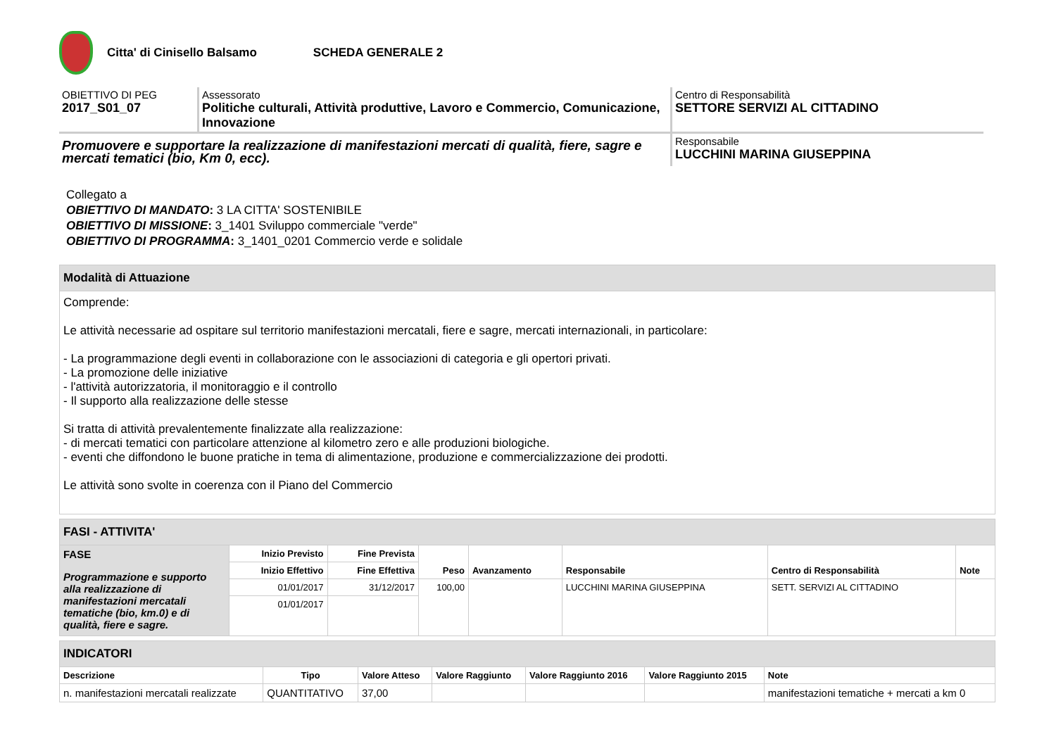Citta' di Cinisello Balsamo SCHEDA GENERALE 2
OBIETTIVO DI PEG
2017_S01_07
Assessorato
Politiche culturali, Attività produttive, Lavoro e Commercio, Comunicazione, Innovazione
Centro di Responsabilità
SETTORE SERVIZI AL CITTADINO
Promuovere e supportare la realizzazione di manifestazioni mercati di qualità, fiere, sagre e mercati tematici (bio, Km 0, ecc).
Responsabile
LUCCHINI MARINA GIUSEPPINA
Collegato a
OBIETTIVO DI MANDATO: 3 LA CITTA' SOSTENIBILE
OBIETTIVO DI MISSIONE: 3_1401 Sviluppo commerciale "verde"
OBIETTIVO DI PROGRAMMA: 3_1401_0201 Commercio verde e solidale
| Modalità di Attuazione |
| Comprende: Le attività necessarie ad ospitare sul territorio manifestazioni mercatali, fiere e sagre, mercati internazionali, in particolare: - La programmazione degli eventi in collaborazione con le associazioni di categoria e gli opertori privati. - La promozione delle iniziative - l'attività autorizzatoria, il monitoraggio e il controllo - Il supporto alla realizzazione delle stesse Si tratta di attività prevalentemente finalizzate alla realizzazione: - di mercati tematici con particolare attenzione al kilometro zero e alle produzioni biologiche. - eventi che diffondono le buone pratiche in tema di alimentazione, produzione e commercializzazione dei prodotti. Le attività sono svolte in coerenza con il Piano del Commercio |
| FASI - ATTIVITA' | | | | | | | |
| FASE Programmazione e supporto alla realizzazione di manifestazioni mercatali tematiche (bio, km.0) e di qualità, fiere e sagre. | Inizio Previsto | Fine Prevista | Peso | Avanzamento | Responsabile | Centro di Responsabilità | Note |
| | Inizio Effettivo | Fine Effettiva | | | | | |
| | 01/01/2017 | 31/12/2017 | 100,00 | | LUCCHINI MARINA GIUSEPPINA | SETT. SERVIZI AL CITTADINO | |
| | 01/01/2017 | | | | | | |
| INDICATORI | | | | | | |
| Descrizione | Tipo | Valore Atteso | Valore Raggiunto | Valore Raggiunto 2016 | Valore Raggiunto 2015 | Note |
| n. manifestazioni mercatali realizzate | QUANTITATIVO | 37,00 | | | | manifestazioni tematiche + mercati a km 0 |